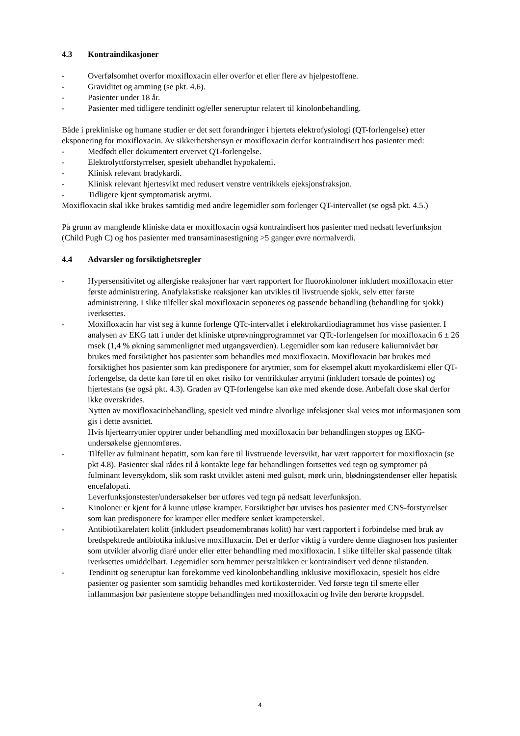4.3 Kontraindikasjoner
- Overfølsomhet overfor moxifloxacin eller overfor et eller flere av hjelpestoffene.
- Graviditet og amming (se pkt. 4.6).
- Pasienter under 18 år.
- Pasienter med tidligere tendinitt og/eller seneruptur relatert til kinolonbehandling.
Både i prekliniske og humane studier er det sett forandringer i hjertets elektrofysiologi (QT-forlengelse) etter eksponering for moxifloxacin. Av sikkerhetshensyn er moxifloxacin derfor kontraindisert hos pasienter med:
- Medfødt eller dokumentert ervervet QT-forlengelse.
- Elektrolyttforstyrrelser, spesielt ubehandlet hypokalemi.
- Klinisk relevant bradykardi.
- Klinisk relevant hjertesvikt med redusert venstre ventrikkels ejeksjonsfraksjon.
- Tidligere kjent symptomatisk arytmi.
Moxifloxacin skal ikke brukes samtidig med andre legemidler som forlenger QT-intervallet (se også pkt. 4.5.)
På grunn av manglende kliniske data er moxifloxacin også kontraindisert hos pasienter med nedsatt leverfunksjon (Child Pugh C) og hos pasienter med transaminasestigning >5 ganger øvre normalverdi.
4.4 Advarsler og forsiktighetsregler
- Hypersensitivitet og allergiske reaksjoner har vært rapportert for fluorokinoloner inkludert moxifloxacin etter første administrering. Anafylakstiske reaksjoner kan utvikles til livstruende sjokk, selv etter første administrering. I slike tilfeller skal moxifloxacin seponeres og passende behandling (behandling for sjokk) iverksettes.
- Moxifloxacin har vist seg å kunne forlenge QTc-intervallet i elektrokardiodiagrammet hos visse pasienter. I analysen av EKG tatt i under det kliniske utprøvningprogrammet var QTc-forlengelsen for moxifloxacin 6 ± 26 msek (1,4 % økning sammenlignet med utgangsverdien). Legemidler som kan redusere kaliumnivået bør brukes med forsiktighet hos pasienter som behandles med moxifloxacin. Moxifloxacin bør brukes med forsiktighet hos pasienter som kan predisponere for arytmier, som for eksempel akutt myokardiskemi eller QT-forlengelse, da dette kan føre til en øket risiko for ventrikkulær arrytmi (inkludert torsade de pointes) og hjertestans (se også pkt. 4.3). Graden av QT-forlengelse kan øke med økende dose. Anbefalt dose skal derfor ikke overskrides.
Nytten av moxifloxacinbehandling, spesielt ved mindre alvorlige infeksjoner skal veies mot informasjonen som gis i dette avsnittet.
Hvis hjertearrytmier opptrer under behandling med moxifloxacin bør behandlingen stoppes og EKG-undersøkelse gjennomføres.
- Tilfeller av fulminant hepatitt, som kan føre til livstruende leversvikt, har vært rapportert for moxifloxacin (se pkt 4.8). Pasienter skal rådes til å kontakte lege før behandlingen fortsettes ved tegn og symptomer på fulminant leversykdom, slik som raskt utviklet asteni med gulsot, mørk urin, blødningstendenser eller hepatisk encefalopati.
Leverfunksjonstester/undersøkelser bør utføres ved tegn på nedsatt leverfunksjon.
- Kinoloner er kjent for å kunne utløse kramper. Forsiktighet bør utvises hos pasienter med CNS-forstyrrelser som kan predisponere for kramper eller medføre senket krampeterskel.
- Antibiotikarelatert kolitt (inkludert pseudomembranøs kolitt) har vært rapportert i forbindelse med bruk av bredspektrede antibiotika inklusive moxifluxacin. Det er derfor viktig å vurdere denne diagnosen hos pasienter som utvikler alvorlig diaré under eller etter behandling med moxifloxacin. I slike tilfeller skal passende tiltak iverksettes umiddelbart. Legemidler som hemmer perstaltikken er kontraindisert ved denne tilstanden.
- Tendinitt og seneruptur kan forekomme ved kinolonbehandling inklusive moxifloxacin, spesielt hos eldre pasienter og pasienter som samtidig behandles med kortikosteroider. Ved første tegn til smerte eller inflammasjon bør pasientene stoppe behandlingen med moxifloxacin og hvile den berørte kroppsdel.
4